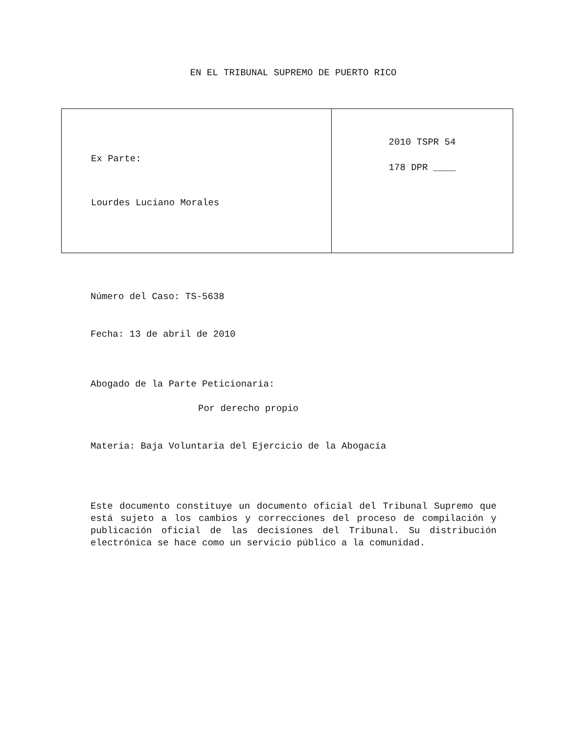EN EL TRIBUNAL SUPREMO DE PUERTO RICO
| Ex Parte: Lourdes Luciano Morales | 2010 TSPR 54 178 DPR ____ |
Número del Caso: TS-5638
Fecha: 13 de abril de 2010
Abogado de la Parte Peticionaria:
Por derecho propio
Materia: Baja Voluntaria del Ejercicio de la Abogacía
Este documento constituye un documento oficial del Tribunal Supremo que está sujeto a los cambios y correcciones del proceso de compilación y publicación oficial de las decisiones del Tribunal. Su distribución electrónica se hace como un servicio público a la comunidad.